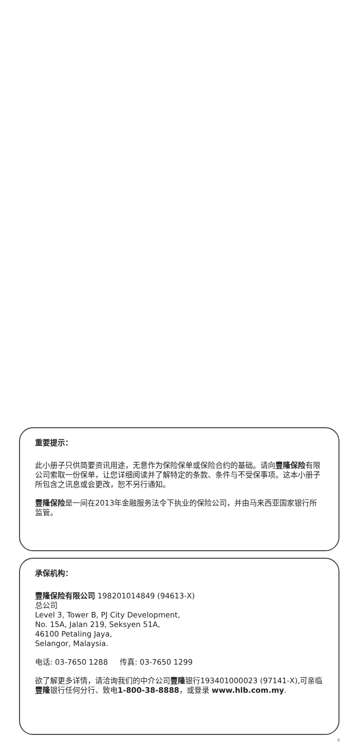重要提示：
此小册子只供简要资讯用途，无意作为保险保单或保险合约的基础。请向豐隆保险有限公司索取一份保单，让您详细阅读并了解特定的条款、条件与不受保事项。这本小册子所包含之讯息或会更改，恕不另行通知。
豐隆保险是一间在2013年金融服务法令下执业的保险公司，并由马来西亚国家银行所监管。
承保机构：
豐隆保险有限公司 198201014849 (94613-X)
总公司
Level 3, Tower B, PJ City Development,
No. 15A, Jalan 219, Seksyen 51A,
46100 Petaling Jaya,
Selangor, Malaysia.
电话: 03-7650 1288 传真: 03-7650 1299
欲了解更多详情，请洽询我们的中介公司豐隆银行193401000023 (97141-X),可亲临豐隆银行任何分行、致电1-800-38-8888，或登录 www.hlb.com.my.
6